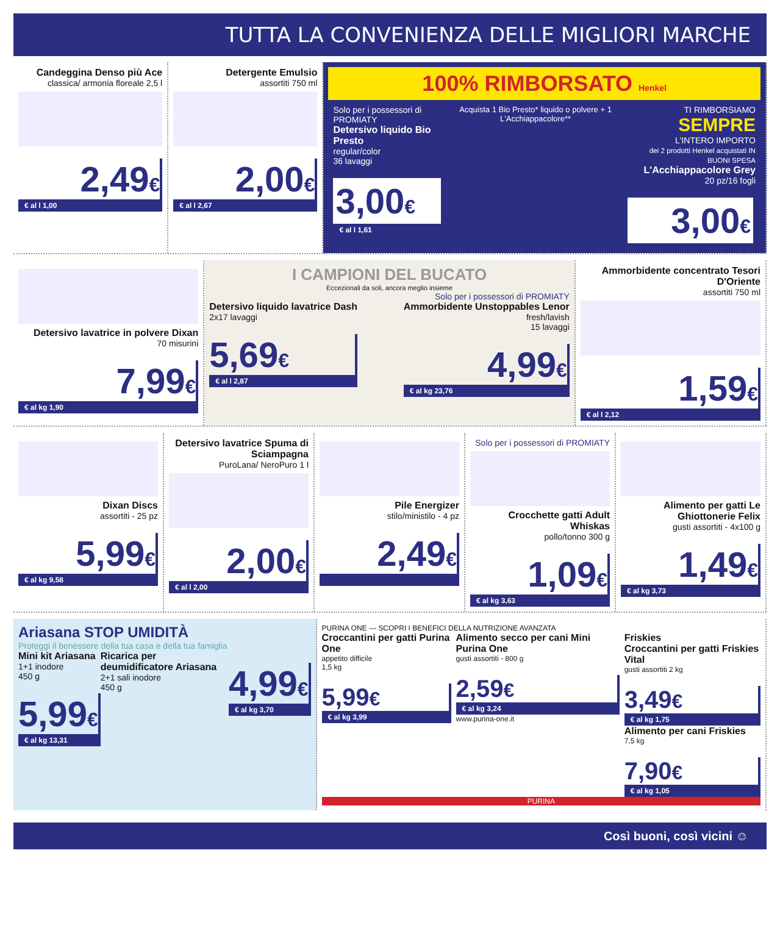TUTTA LA CONVENIENZA DELLE MIGLIORI MARCHE
Candeggina Denso più Ace
classica/ armonia floreale 2,5 l
2,49€
€ al l 1,00
Detergente Emulsio
assortiti 750 ml
2,00€
€ al l 2,67
100% RIMBORSATO Henkel
Solo per i possessori di PROMIATY
Detersivo liquido Bio Presto
regular/color
36 lavaggi
3,00€
€ al l 1,61
Acquista 1 Bio Presto* liquido o polvere + 1 L'Acchiappacolore**
TI RIMBORSIAMO
SEMPRE
L'INTERO IMPORTO
dei 2 prodotti Henkel acquistati IN BUONI SPESA
L'Acchiappacolore Grey
20 pz/16 fogli
3,00€
Detersivo lavatrice in polvere Dixan
70 misurini
7,99€
€ al kg 1,90
I CAMPIONI DEL BUCATO
Eccezionali da soli, ancora meglio insieme
Solo per i possessori di PROMIATY
Detersivo liquido lavatrice Dash
2x17 lavaggi
5,69€
€ al l 2,87
Ammorbidente Unstoppables Lenor
fresh/lavish
15 lavaggi
4,99€
€ al kg 23,76
Ammorbidente concentrato Tesori D'Oriente
assortiti 750 ml
1,59€
€ al l 2,12
Dixan Discs
assortiti - 25 pz
5,99€
€ al kg 9,58
Detersivo lavatrice Spuma di Sciampagna
PuroLana/ NeroPuro 1 l
2,00€
€ al l 2,00
Pile Energizer
stilo/ministilo - 4 pz
2,49€
Solo per i possessori di PROMIATY
Crocchette gatti Adult Whiskas
pollo/tonno 300 g
1,09€
€ al kg 3,63
Alimento per gatti Le Ghiottonerie Felix
gusti assortiti - 4x100 g
1,49€
€ al kg 3,73
Ariasana STOP UMIDITÀ
Proteggi il benessere della tua casa e della tua famiglia
Mini kit Ariasana
1+1 inodore
450 g
5,99€
€ al kg 13,31
Ricarica per deumidificatore Ariasana
2+1 sali inodore
450 g
4,99€
€ al kg 3,70
PURINA ONE — SCOPRI I BENEFICI DELLA NUTRIZIONE AVANZATA
Croccantini per gatti Purina One
appetito difficile
1,5 kg
5,99€
€ al kg 3,99
Alimento secco per cani Mini Purina One
gusti assortiti - 800 g
2,59€
€ al kg 3,24
www.purina-one.it
Friskies
Croccantini per gatti Friskies Vital
gusti assortiti 2 kg
3,49€
€ al kg 1,75
Alimento per cani Friskies
7,5 kg
7,90€
€ al kg 1,05
PURINA
Così buoni, così vicini ☺